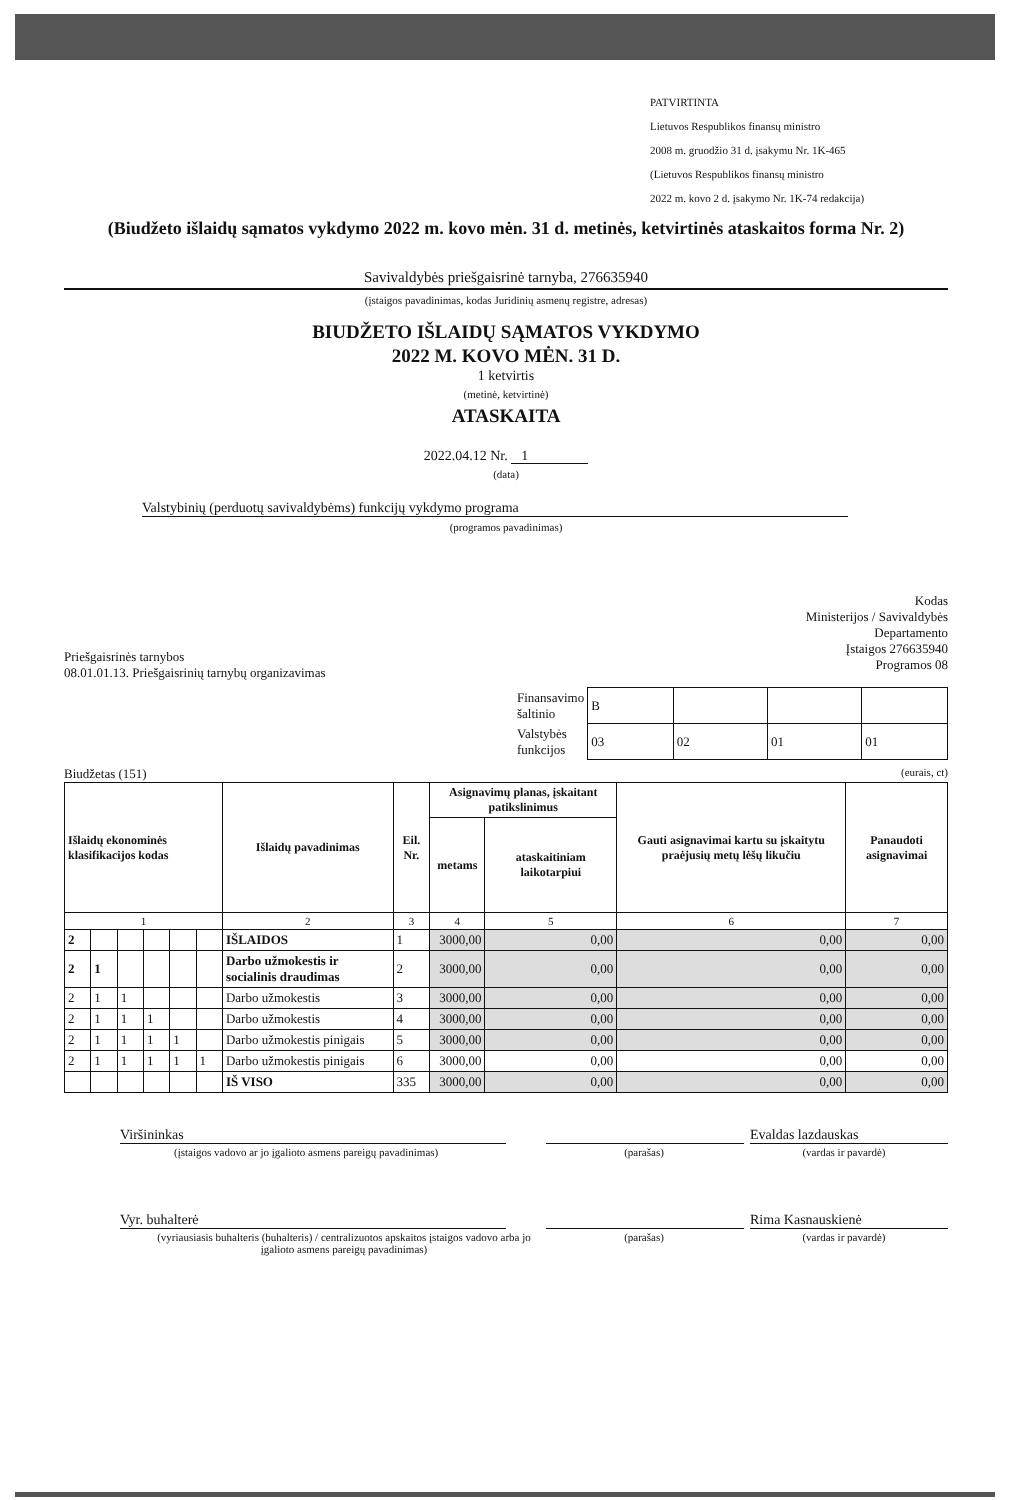PATVIRTINTA
Lietuvos Respublikos finansų ministro
2008 m. gruodžio 31 d. įsakymu Nr. 1K-465
(Lietuvos Respublikos finansų ministro
2022 m. kovo 2 d. įsakymo Nr. 1K-74 redakcija)
(Biudžeto išlaidų sąmatos vykdymo 2022 m. kovo mėn. 31 d. metinės, ketvirtinės ataskaitos forma Nr. 2)
Savivaldybės priešgaisrinė tarnyba, 276635940
(įstaigos pavadinimas, kodas Juridinių asmenų registre, adresas)
BIUDŽETO IŠLAIDŲ SĄMATOS VYKDYMO
2022 M. KOVO MĖN. 31 D.
1 ketvirtis
(metinė, ketvirtinė)
ATASKAITA
2022.04.12 Nr. 1
(data)
Valstybinių (perduotų savivaldybėms) funkcijų vykdymo programa
(programos pavadinimas)
Priešgaisrinės tarnybos
08.01.01.13. Priešgaisrinių tarnybų organizavimas
Kodas
Ministerijos / Savivaldybės
Departamento
Įstaigos 276635940
Programos 08
| Finansavimo šaltinio | B | | | |
| Valstybės funkcijos | 03 | 02 | 01 | 01 |
Biudžetas (151) (eurais, ct)
| Išlaidų ekonominės klasifikacijos kodas | | | | | | Išlaidų pavadinimas | Eil. Nr. | Asignavimų planas, įskaitant patikslinimus | | Gauti asignavimai kartu su įskaitytu praėjusių metų lėšų likučiu | Panaudoti asignavimai |
| --- | --- | --- | --- | --- | --- | --- | --- | --- | --- | --- | --- |
| | | | | | | | | metams | ataskaitiniam laikotarpiui | | |
| 1 | | | | | | 2 | 3 | 4 | 5 | 6 | 7 |
| 2 | | | | | | IŠLAIDOS | 1 | 3000,00 | 0,00 | 0,00 | 0,00 |
| 2 | 1 | | | | | Darbo užmokestis ir socialinis draudimas | 2 | 3000,00 | 0,00 | 0,00 | 0,00 |
| 2 | 1 | 1 | | | | Darbo užmokestis | 3 | 3000,00 | 0,00 | 0,00 | 0,00 |
| 2 | 1 | 1 | 1 | | | Darbo užmokestis | 4 | 3000,00 | 0,00 | 0,00 | 0,00 |
| 2 | 1 | 1 | 1 | 1 | | Darbo užmokestis pinigais | 5 | 3000,00 | 0,00 | 0,00 | 0,00 |
| 2 | 1 | 1 | 1 | 1 | 1 | Darbo užmokestis pinigais | 6 | 3000,00 | 0,00 | 0,00 | 0,00 |
| | | | | | | IŠ VISO | 335 | 3000,00 | 0,00 | 0,00 | 0,00 |
Viršininkas Evaldas lazdauskas
(įstaigos vadovo ar jo įgalioto asmens pareigų pavadinimas) (parašas) (vardas ir pavardė)
Vyr. buhalterė Rima Kasnauskienė
(vyriausiasis buhalteris (buhalteris) / centralizuotos apskaitos įstaigos vadovo arba jo įgalioto asmens pareigų pavadinimas) (parašas) (vardas ir pavardė)